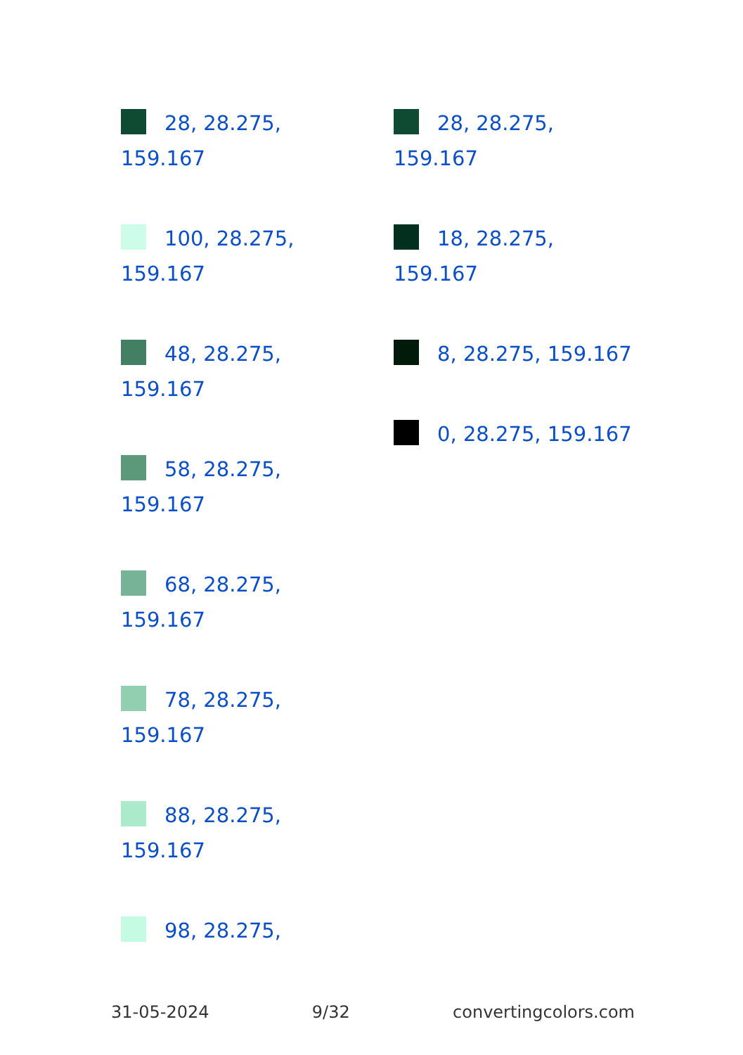28, 28.275,
159.167
100, 28.275,
159.167
48, 28.275,
159.167
58, 28.275,
159.167
68, 28.275,
159.167
78, 28.275,
159.167
88, 28.275,
159.167
98, 28.275,
28, 28.275,
159.167
18, 28.275,
159.167
8, 28.275, 159.167
0, 28.275, 159.167
31-05-2024 9/32 convertingcolors.com